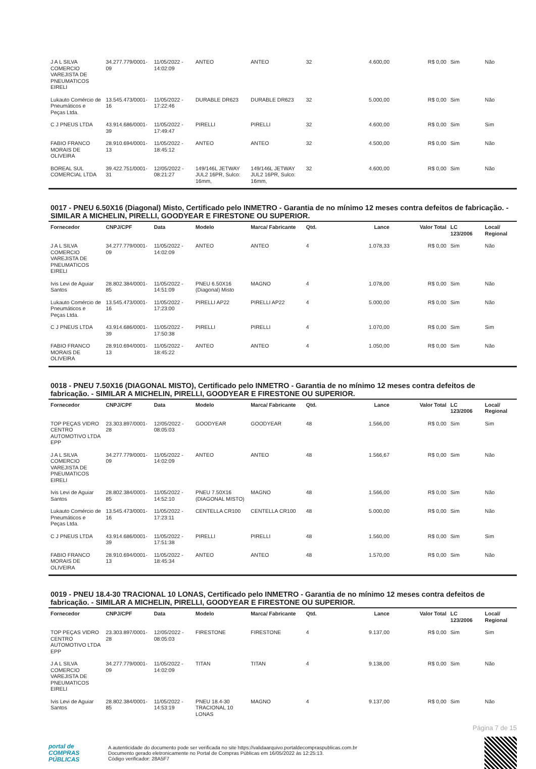| J A L SILVA COMERCIO VAREJISTA DE PNEUMATICOS EIRELI | 34.277.779/0001-09 | 11/05/2022 - 14:02:09 | ANTEO | ANTEO | 32 | 4.600,00 | R$ 0,00 | Sim | Não |
| Lukauto Comércio de Pneumáticos e Peças Ltda. | 13.545.473/0001-16 | 11/05/2022 - 17:22:46 | DURABLE DR623 | DURABLE DR623 | 32 | 5.000,00 | R$ 0,00 | Sim | Não |
| C J PNEUS LTDA | 43.914.686/0001-39 | 11/05/2022 - 17:49:47 | PIRELLI | PIRELLI | 32 | 4.600,00 | R$ 0,00 | Sim | Sim |
| FABIO FRANCO MORAIS DE OLIVEIRA | 28.910.694/0001-13 | 11/05/2022 - 18:45:12 | ANTEO | ANTEO | 32 | 4.500,00 | R$ 0,00 | Sim | Não |
| BOREAL SUL COMERCIAL LTDA | 39.422.751/0001-31 | 12/05/2022 - 08:21:27 | 149/146L JETWAY JUL2 16PR, Sulco: 16mm, | 149/146L JETWAY JUL2 16PR, Sulco: 16mm, | 32 | 4.600,00 | R$ 0,00 | Sim | Não |
0017 - PNEU 6.50X16 (Diagonal) Misto, Certificado pelo INMETRO - Garantia de no mínimo 12 meses contra defeitos de fabricação. - SIMILAR A MICHELIN, PIRELLI, GOODYEAR E FIRESTONE OU SUPERIOR.
| Fornecedor | CNPJ/CPF | Data | Modelo | Marca/ Fabricante | Qtd. | Lance | Valor Total | LC 123/2006 | Local/ Regional |
| --- | --- | --- | --- | --- | --- | --- | --- | --- | --- |
| J A L SILVA COMERCIO VAREJISTA DE PNEUMATICOS EIRELI | 34.277.779/0001-09 | 11/05/2022 - 14:02:09 | ANTEO | ANTEO | 4 | 1.078,33 | R$ 0,00 | Sim | Não |
| Ivis Levi de Aguiar Santos | 28.802.384/0001-85 | 11/05/2022 - 14:51:09 | PNEU 6.50X16 (Diagonal) Misto | MAGNO | 4 | 1.078,00 | R$ 0,00 | Sim | Não |
| Lukauto Comércio de Pneumáticos e Peças Ltda. | 13.545.473/0001-16 | 11/05/2022 - 17:23:00 | PIRELLI AP22 | PIRELLI AP22 | 4 | 5.000,00 | R$ 0,00 | Sim | Não |
| C J PNEUS LTDA | 43.914.686/0001-39 | 11/05/2022 - 17:50:38 | PIRELLI | PIRELLI | 4 | 1.070,00 | R$ 0,00 | Sim | Sim |
| FABIO FRANCO MORAIS DE OLIVEIRA | 28.910.694/0001-13 | 11/05/2022 - 18:45:22 | ANTEO | ANTEO | 4 | 1.050,00 | R$ 0,00 | Sim | Não |
0018 - PNEU 7.50X16 (DIAGONAL MISTO), Certificado pelo INMETRO - Garantia de no mínimo 12 meses contra defeitos de fabricação. - SIMILAR A MICHELIN, PIRELLI, GOODYEAR E FIRESTONE OU SUPERIOR.
| Fornecedor | CNPJ/CPF | Data | Modelo | Marca/ Fabricante | Qtd. | Lance | Valor Total | LC 123/2006 | Local/ Regional |
| --- | --- | --- | --- | --- | --- | --- | --- | --- | --- |
| TOP PEÇAS VIDRO CENTRO AUTOMOTIVO LTDA EPP | 23.303.897/0001-28 | 12/05/2022 - 08:05:03 | GOODYEAR | GOODYEAR | 48 | 1.566,00 | R$ 0,00 | Sim | Sim |
| J A L SILVA COMERCIO VAREJISTA DE PNEUMATICOS EIRELI | 34.277.779/0001-09 | 11/05/2022 - 14:02:09 | ANTEO | ANTEO | 48 | 1.566,67 | R$ 0,00 | Sim | Não |
| Ivis Levi de Aguiar Santos | 28.802.384/0001-85 | 11/05/2022 - 14:52:10 | PNEU 7.50X16 (DIAGONAL MISTO) | MAGNO | 48 | 1.566,00 | R$ 0,00 | Sim | Não |
| Lukauto Comércio de Pneumáticos e Peças Ltda. | 13.545.473/0001-16 | 11/05/2022 - 17:23:11 | CENTELLA CR100 | CENTELLA CR100 | 48 | 5.000,00 | R$ 0,00 | Sim | Não |
| C J PNEUS LTDA | 43.914.686/0001-39 | 11/05/2022 - 17:51:38 | PIRELLI | PIRELLI | 48 | 1.560,00 | R$ 0,00 | Sim | Sim |
| FABIO FRANCO MORAIS DE OLIVEIRA | 28.910.694/0001-13 | 11/05/2022 - 18:45:34 | ANTEO | ANTEO | 48 | 1.570,00 | R$ 0,00 | Sim | Não |
0019 - PNEU 18.4-30 TRACIONAL 10 LONAS, Certificado pelo INMETRO - Garantia de no mínimo 12 meses contra defeitos de fabricação. - SIMILAR A MICHELIN, PIRELLI, GOODYEAR E FIRESTONE OU SUPERIOR.
| Fornecedor | CNPJ/CPF | Data | Modelo | Marca/ Fabricante | Qtd. | Lance | Valor Total | LC 123/2006 | Local/ Regional |
| --- | --- | --- | --- | --- | --- | --- | --- | --- | --- |
| TOP PEÇAS VIDRO CENTRO AUTOMOTIVO LTDA EPP | 23.303.897/0001-28 | 12/05/2022 - 08:05:03 | FIRESTONE | FIRESTONE | 4 | 9.137,00 | R$ 0,00 | Sim | Sim |
| J A L SILVA COMERCIO VAREJISTA DE PNEUMATICOS EIRELI | 34.277.779/0001-09 | 11/05/2022 - 14:02:09 | TITAN | TITAN | 4 | 9.138,00 | R$ 0,00 | Sim | Não |
| Ivis Levi de Aguiar Santos | 28.802.384/0001-85 | 11/05/2022 - 14:53:19 | PNEU 18.4-30 TRACIONAL 10 LONAS | MAGNO | 4 | 9.137,00 | R$ 0,00 | Sim | Não |
Página 7 de 15
portal de
COMPRAS
PÚBLICAS
A autenticidade do documento pode ser verificada no site https://validaarquivo.portaldecompraspublicas.com.br
Documento gerado eletronicamente no Portal de Compras Públicas em 16/05/2022 às 12:25:13.
Código verificador: 28A5F7